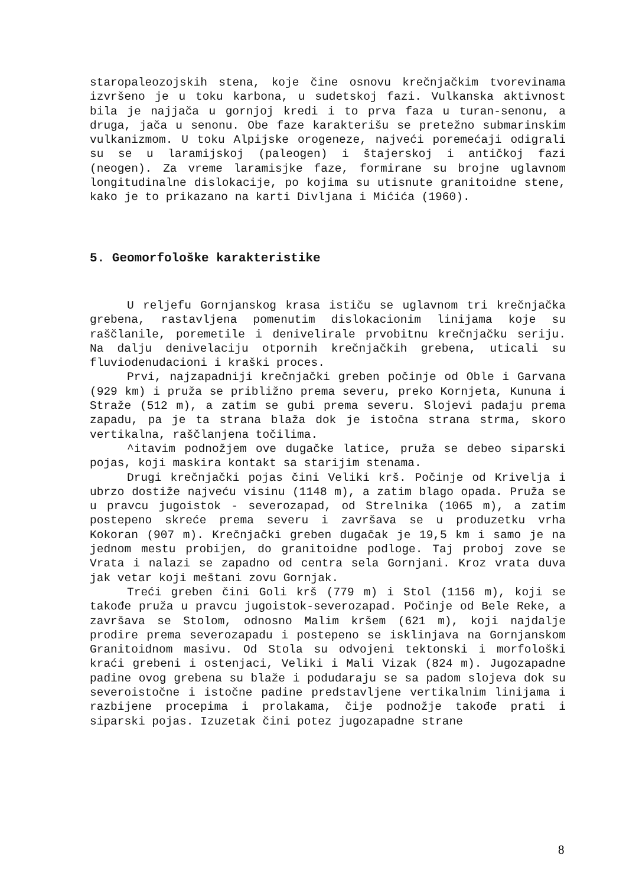staropaleozojskih stena, koje čine osnovu krečnjačkim tvorevinama izvršeno je u toku karbona, u sudetskoj fazi. Vulkanska aktivnost bila je najjača u gornjoj kredi i to prva faza u turan-senonu, a druga, jača u senonu. Obe faze karakterišu se pretežno submarinskim vulkanizmom. U toku Alpijske orogeneze, najveći poremećaji odigrali su se u laramijskoj (paleogen) i štajerskoj i antičkoj fazi (neogen). Za vreme laramisjke faze, formirane su brojne uglavnom longitudinalne dislokacije, po kojima su utisnute granitoidne stene, kako je to prikazano na karti Divljana i Mićića (1960).
5. Geomorfološke karakteristike
U reljefu Gornjanskog krasa ističu se uglavnom tri krečnjačka grebena, rastavljena pomenutim dislokacionim linijama koje su raščlanile, poremetile i denivelirale prvobitnu krečnjačku seriju. Na dalju denivelaciju otpornih krečnjačkih grebena, uticali su fluviodenudacioni i kraški proces.
Prvi, najzapadniji krečnjački greben počinje od Oble i Garvana (929 km) i pruža se približno prema severu, preko Kornjeta, Kununa i Straže (512 m), a zatim se gubi prema severu. Slojevi padaju prema zapadu, pa je ta strana blaža dok je istočna strana strma, skoro vertikalna, raščlanjena točilima.
^itavim podnožjem ove dugačke latice, pruža se debeo siparski pojas, koji maskira kontakt sa starijim stenama.
Drugi krečnjački pojas čini Veliki krš. Počinje od Krivelja i ubrzo dostiže najveću visinu (1148 m), a zatim blago opada. Pruža se u pravcu jugoistok - severozapad, od Strelnika (1065 m), a zatim postepeno skreće prema severu i završava se u produzetku vrha Kokoran (907 m). Krečnjački greben dugačak je 19,5 km i samo je na jednom mestu probijen, do granitoidne podloge. Taj proboj zove se Vrata i nalazi se zapadno od centra sela Gornjani. Kroz vrata duva jak vetar koji meštani zovu Gornjak.
Treći greben čini Goli krš (779 m) i Stol (1156 m), koji se takođe pruža u pravcu jugoistok-severozapad. Počinje od Bele Reke, a završava se Stolom, odnosno Malim kršem (621 m), koji najdalje prodire prema severozapadu i postepeno se isklinjava na Gornjanskom Granitoidnom masivu. Od Stola su odvojeni tektonski i morfološki kraći grebeni i ostenjaci, Veliki i Mali Vizak (824 m). Jugozapadne padine ovog grebena su blaže i podudaraju se sa padom slojeva dok su severoistočne i istočne padine predstavljene vertikalnim linijama i razbijene procepima i prolakama, čije podnožje takođe prati i siparski pojas. Izuzetak čini potez jugozapadne strane
8